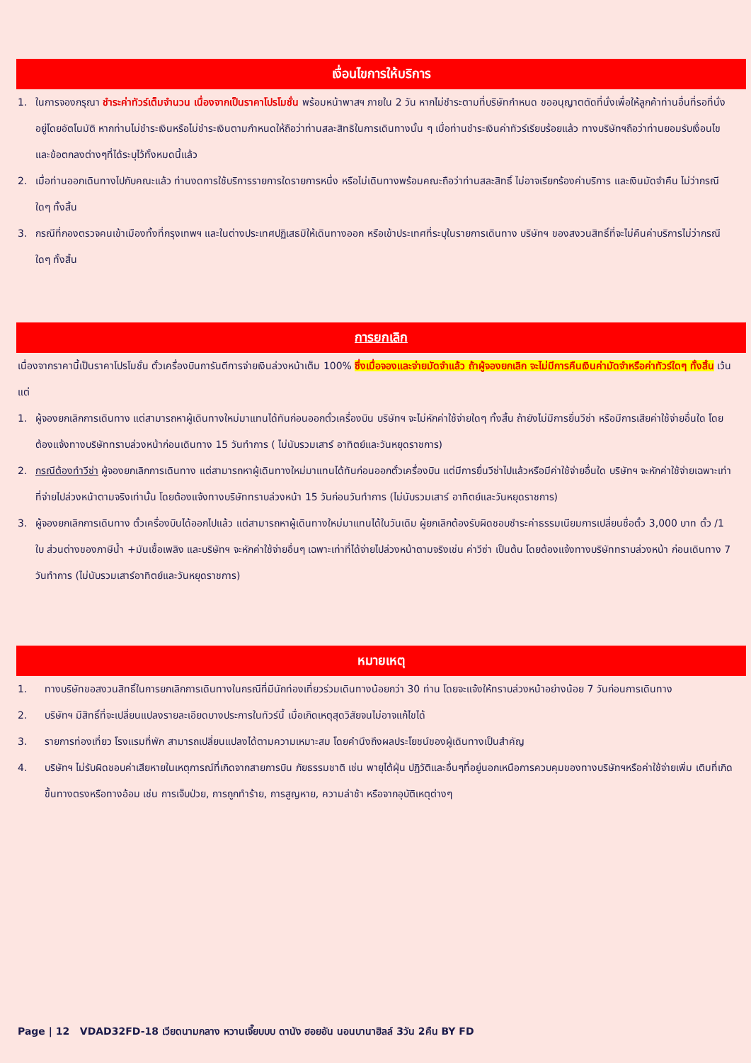เงื่อนไขการให้บริการ
1. ในการจองกรุณา ชำระค่าทัวร์เต็มจำนวน เนื่องจากเป็นราคาโปรโมชั่น พร้อมหน้าพาสฯ ภายใน 2 วัน หากไม่ชำระตามที่บริษัทกำหนด ขออนุญาตตัดที่นั่งเพื่อให้ลูกค้าท่านอื่นที่รอที่นั่งอยู่โดยอัตโนมัติ หากท่านไม่ชำระเงินหรือไม่ชำระเงินตามกำหนดให้ถือว่าท่านสละสิทธิในการเดินทางนั้น ๆ เมื่อท่านชำระเงินค่าทัวร์เรียบร้อยแล้ว ทางบริษัทฯถือว่าท่านยอมรับเงื่อนไขและข้อตกลงต่างๆที่ได้ระบุไว้ทั้งหมดนี้แล้ว
2. เมื่อท่านออกเดินทางไปกับคณะแล้ว ท่านงดการใช้บริการรายการใดรายการหนึ่ง หรือไม่เดินทางพร้อมคณะถือว่าท่านสละสิทธิ์ ไม่อาจเรียกร้องค่าบริการ และเงินมัดจำคืน ไม่ว่ากรณีใดๆ ทั้งสิ้น
3. กรณีที่กองตรวจคนเข้าเมืองทั้งที่กรุงเทพฯ และในต่างประเทศปฏิเสธมิให้เดินทางออก หรือเข้าประเทศที่ระบุในรายการเดินทาง บริษัทฯ ของสงวนสิทธิ์ที่จะไม่คืนค่าบริการไม่ว่ากรณีใดๆ ทั้งสิ้น
การยกเลิก
เนื่องจากราคานี้เป็นราคาโปรโมชั่น ตั๋วเครื่องบินการันตีการจ่ายเงินล่วงหน้าเต็ม 100% ซึ่งเมื่อจองและจ่ายมัดจำแล้ว ถ้าผู้จองยกเลิก จะไม่มีการคืนเงินค่ามัดจำหรือค่าทัวร์ใดๆ ทั้งสิ้น เว้นแต่
1. ผู้จองยกเลิกการเดินทาง แต่สามารถหาผู้เดินทางใหม่มาแทนได้ทันก่อนออกตั๋วเครื่องบิน บริษัทฯ จะไม่หักค่าใช้จ่ายใดๆ ทั้งสิ้น ถ้ายังไม่มีการยื่นวีซ่า หรือมีการเสียค่าใช้จ่ายอื่นใด โดยต้องแจ้งทางบริษัททราบล่วงหน้าก่อนเดินทาง 15 วันทำการ ( ไม่นับรวมเสาร์ อาทิตย์และวันหยุดราชการ)
2. กรณีต้องทำวีซ่า ผู้จองยกเลิกการเดินทาง แต่สามารถหาผู้เดินทางใหม่มาแทนได้ทันก่อนออกตั๋วเครื่องบิน แต่มีการยื่นวีซ่าไปแล้วหรือมีค่าใช้จ่ายอื่นใด บริษัทฯ จะหักค่าใช้จ่ายเฉพาะเท่าที่จ่ายไปล่วงหน้าตามจริงเท่านั้น โดยต้องแจ้งทางบริษัททราบล่วงหน้า 15 วันก่อนวันทำการ (ไม่นับรวมเสาร์ อาทิตย์และวันหยุดราชการ)
3. ผู้จองยกเลิกการเดินทาง ตั๋วเครื่องบินได้ออกไปแล้ว แต่สามารถหาผู้เดินทางใหม่มาแทนได้ในวันเดิม ผู้ยกเลิกต้องรับผิดชอบชำระค่าธรรมเนียมการเปลี่ยนชื่อตั๋ว 3,000 บาท ตั๋ว /1 ใบ ส่วนต่างของภาษีน้ำ +มันเชื้อเพลิง และบริษัทฯ จะหักค่าใช้จ่ายอื่นๆ เฉพาะเท่าที่ได้จ่ายไปล่วงหน้าตามจริงเช่น ค่าวีซ่า เป็นต้น โดยต้องแจ้งทางบริษัททราบล่วงหน้า ก่อนเดินทาง 7 วันทำการ (ไม่นับรวมเสาร์อาทิตย์และวันหยุดราชการ)
หมายเหตุ
1. ทางบริษัทขอสงวนสิทธิ์ในการยกเลิกการเดินทางในกรณีที่มีนักท่องเที่ยวร่วมเดินทางน้อยกว่า 30 ท่าน โดยจะแจ้งให้ทราบล่วงหน้าอย่างน้อย 7 วันก่อนการเดินทาง
2. บริษัทฯ มีสิทธิ์ที่จะเปลี่ยนแปลงรายละเอียดบางประการในทัวร์นี้ เมื่อเกิดเหตุสุดวิสัยจนไม่อาจแก้ไขได้
3. รายการท่องเที่ยว โรงแรมที่พัก สามารถเปลี่ยนแปลงได้ตามความเหมาะสม โดยคำนึงถึงผลประโยชน์ของผู้เดินทางเป็นสำคัญ
4. บริษัทฯ ไม่รับผิดชอบค่าเสียหายในเหตุการณ์ที่เกิดจากสายการบิน ภัยธรรมชาติ เช่น พายุไต้ฝุ่น ปฏิวัติและอื่นๆที่อยู่นอกเหนือการควบคุมของทางบริษัทฯหรือค่าใช้จ่ายเพิ่ม เติมที่เกิดขึ้นทางตรงหรือทางอ้อม เช่น การเจ็บป่วย, การถูกทำร้าย, การสูญหาย, ความล่าช้า หรือจากอุบัติเหตุต่างๆ
Page | 12 VDAD32FD-18 เวียดนามกลาง หวานเจี๊ยบบบ ดานัง ฮอยอัน นอนบานาฮิลล์ 3วัน 2คืน BY FD